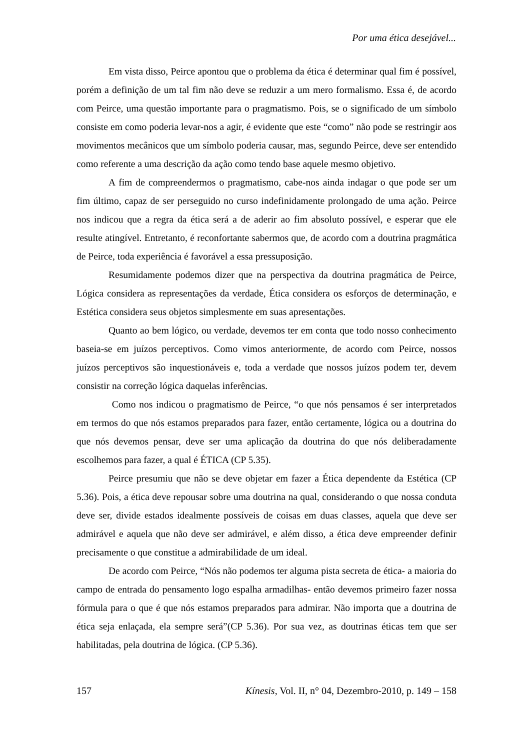Por uma ética desejável...
Em vista disso, Peirce apontou que o problema da ética é determinar qual fim é possível, porém a definição de um tal fim não deve se reduzir a um mero formalismo. Essa é, de acordo com Peirce, uma questão importante para o pragmatismo. Pois, se o significado de um símbolo consiste em como poderia levar-nos a agir, é evidente que este “como” não pode se restringir aos movimentos mecânicos que um símbolo poderia causar, mas, segundo Peirce, deve ser entendido como referente a uma descrição da ação como tendo base aquele mesmo objetivo.
A fim de compreendermos o pragmatismo, cabe-nos ainda indagar o que pode ser um fim último, capaz de ser perseguido no curso indefinidamente prolongado de uma ação. Peirce nos indicou que a regra da ética será a de aderir ao fim absoluto possível, e esperar que ele resulte atingível. Entretanto, é reconfortante sabermos que, de acordo com a doutrina pragmática de Peirce, toda experiência é favorável a essa pressuposição.
Resumidamente podemos dizer que na perspectiva da doutrina pragmática de Peirce, Lógica considera as representações da verdade, Ética considera os esforços de determinação, e Estética considera seus objetos simplesmente em suas apresentações.
Quanto ao bem lógico, ou verdade, devemos ter em conta que todo nosso conhecimento baseia-se em juízos perceptivos. Como vimos anteriormente, de acordo com Peirce, nossos juízos perceptivos são inquestionáveis e, toda a verdade que nossos juízos podem ter, devem consistir na correção lógica daquelas inferências.
Como nos indicou o pragmatismo de Peirce, “o que nós pensamos é ser interpretados em termos do que nós estamos preparados para fazer, então certamente, lógica ou a doutrina do que nós devemos pensar, deve ser uma aplicação da doutrina do que nós deliberadamente escolhemos para fazer, a qual é ÉTICA (CP 5.35).
Peirce presumiu que não se deve objetar em fazer a Ética dependente da Estética (CP 5.36). Pois, a ética deve repousar sobre uma doutrina na qual, considerando o que nossa conduta deve ser, divide estados idealmente possíveis de coisas em duas classes, aquela que deve ser admirável e aquela que não deve ser admirável, e além disso, a ética deve empreender definir precisamente o que constitue a admirabilidade de um ideal.
De acordo com Peirce, “Nós não podemos ter alguma pista secreta de ética- a maioria do campo de entrada do pensamento logo espalha armadilhas- então devemos primeiro fazer nossa fórmula para o que é que nós estamos preparados para admirar. Não importa que a doutrina de ética seja enlaçada, ela sempre será”(CP 5.36). Por sua vez, as doutrinas éticas tem que ser habilitadas, pela doutrina de lógica. (CP 5.36).
157 Kínesis, Vol. II, n° 04, Dezembro-2010, p. 149 – 158